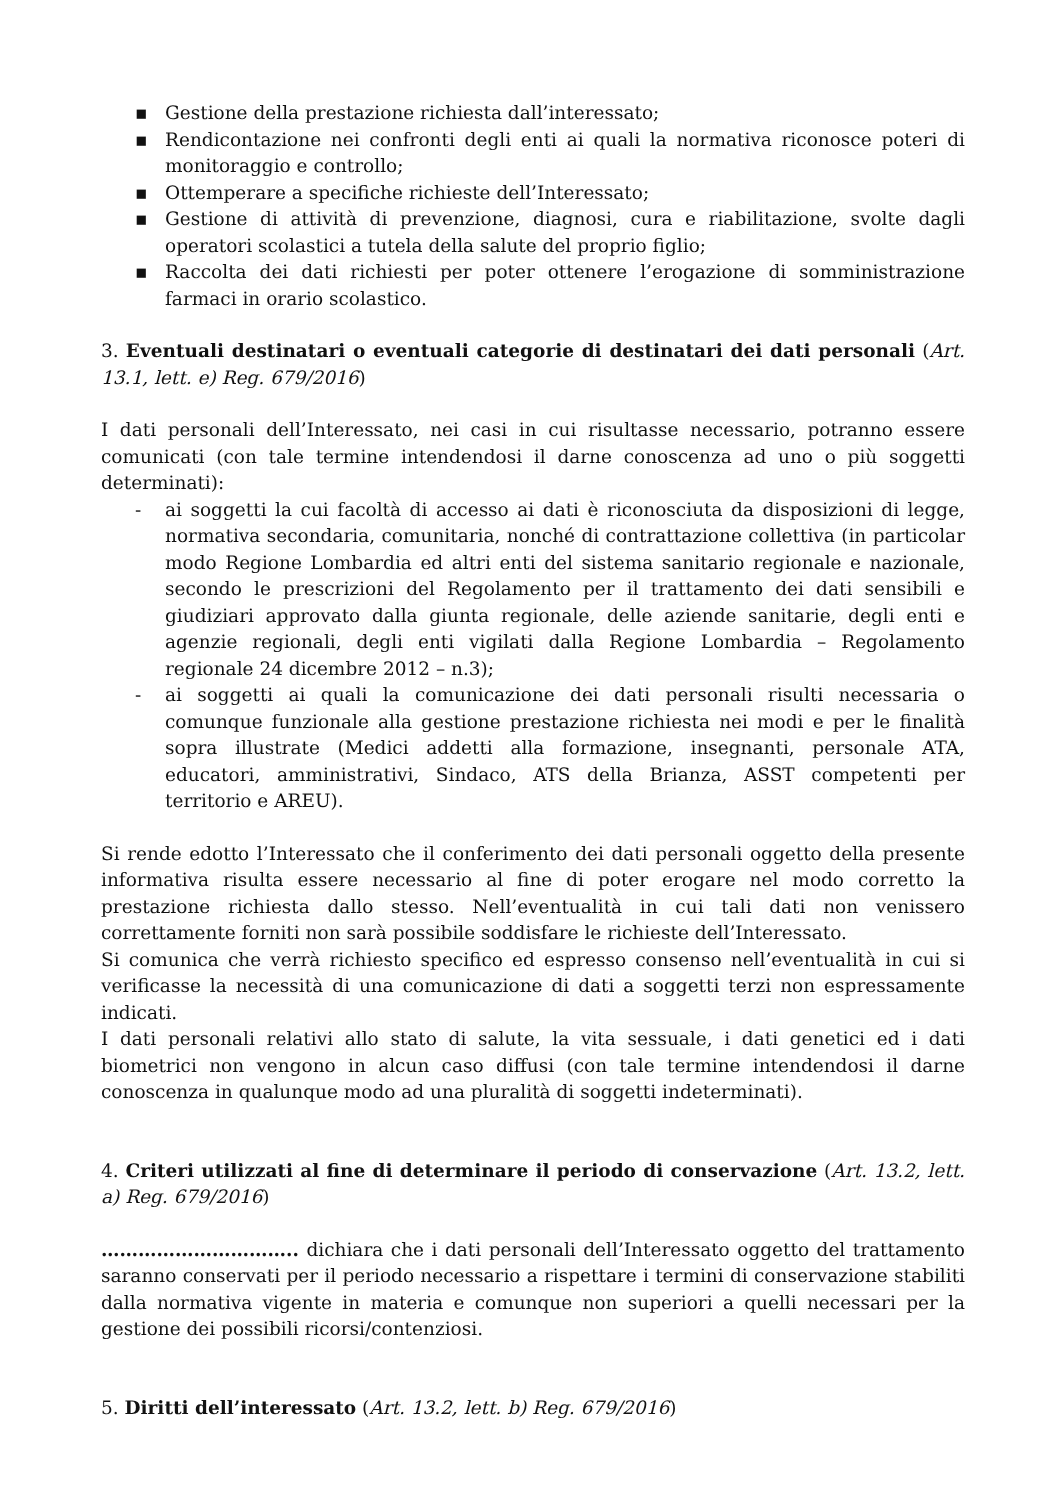▪ Gestione della prestazione richiesta dall’interessato;
▪ Rendicontazione nei confronti degli enti ai quali la normativa riconosce poteri di monitoraggio e controllo;
▪ Ottemperare a specifiche richieste dell’Interessato;
▪ Gestione di attività di prevenzione, diagnosi, cura e riabilitazione, svolte dagli operatori scolastici a tutela della salute del proprio figlio;
▪ Raccolta dei dati richiesti per poter ottenere l’erogazione di somministrazione farmaci in orario scolastico.
3. Eventuali destinatari o eventuali categorie di destinatari dei dati personali (Art. 13.1, lett. e) Reg. 679/2016)
I dati personali dell’Interessato, nei casi in cui risultasse necessario, potranno essere comunicati (con tale termine intendendosi il darne conoscenza ad uno o più soggetti determinati):
- ai soggetti la cui facoltà di accesso ai dati è riconosciuta da disposizioni di legge, normativa secondaria, comunitaria, nonché di contrattazione collettiva (in particolar modo Regione Lombardia ed altri enti del sistema sanitario regionale e nazionale, secondo le prescrizioni del Regolamento per il trattamento dei dati sensibili e giudiziari approvato dalla giunta regionale, delle aziende sanitarie, degli enti e agenzie regionali, degli enti vigilati dalla Regione Lombardia – Regolamento regionale 24 dicembre 2012 – n.3);
- ai soggetti ai quali la comunicazione dei dati personali risulti necessaria o comunque funzionale alla gestione prestazione richiesta nei modi e per le finalità sopra illustrate (Medici addetti alla formazione, insegnanti, personale ATA, educatori, amministrativi, Sindaco, ATS della Brianza, ASST competenti per territorio e AREU).
Si rende edotto l’Interessato che il conferimento dei dati personali oggetto della presente informativa risulta essere necessario al fine di poter erogare nel modo corretto la prestazione richiesta dallo stesso. Nell’eventualità in cui tali dati non venissero correttamente forniti non sarà possibile soddisfare le richieste dell’Interessato.
Si comunica che verrà richiesto specifico ed espresso consenso nell’eventualità in cui si verificasse la necessità di una comunicazione di dati a soggetti terzi non espressamente indicati.
I dati personali relativi allo stato di salute, la vita sessuale, i dati genetici ed i dati biometrici non vengono in alcun caso diffusi (con tale termine intendendosi il darne conoscenza in qualunque modo ad una pluralità di soggetti indeterminati).
4. Criteri utilizzati al fine di determinare il periodo di conservazione (Art. 13.2, lett. a) Reg. 679/2016)
………………………….. dichiara che i dati personali dell’Interessato oggetto del trattamento saranno conservati per il periodo necessario a rispettare i termini di conservazione stabiliti dalla normativa vigente in materia e comunque non superiori a quelli necessari per la gestione dei possibili ricorsi/contenziosi.
5. Diritti dell’interessato (Art. 13.2, lett. b) Reg. 679/2016)